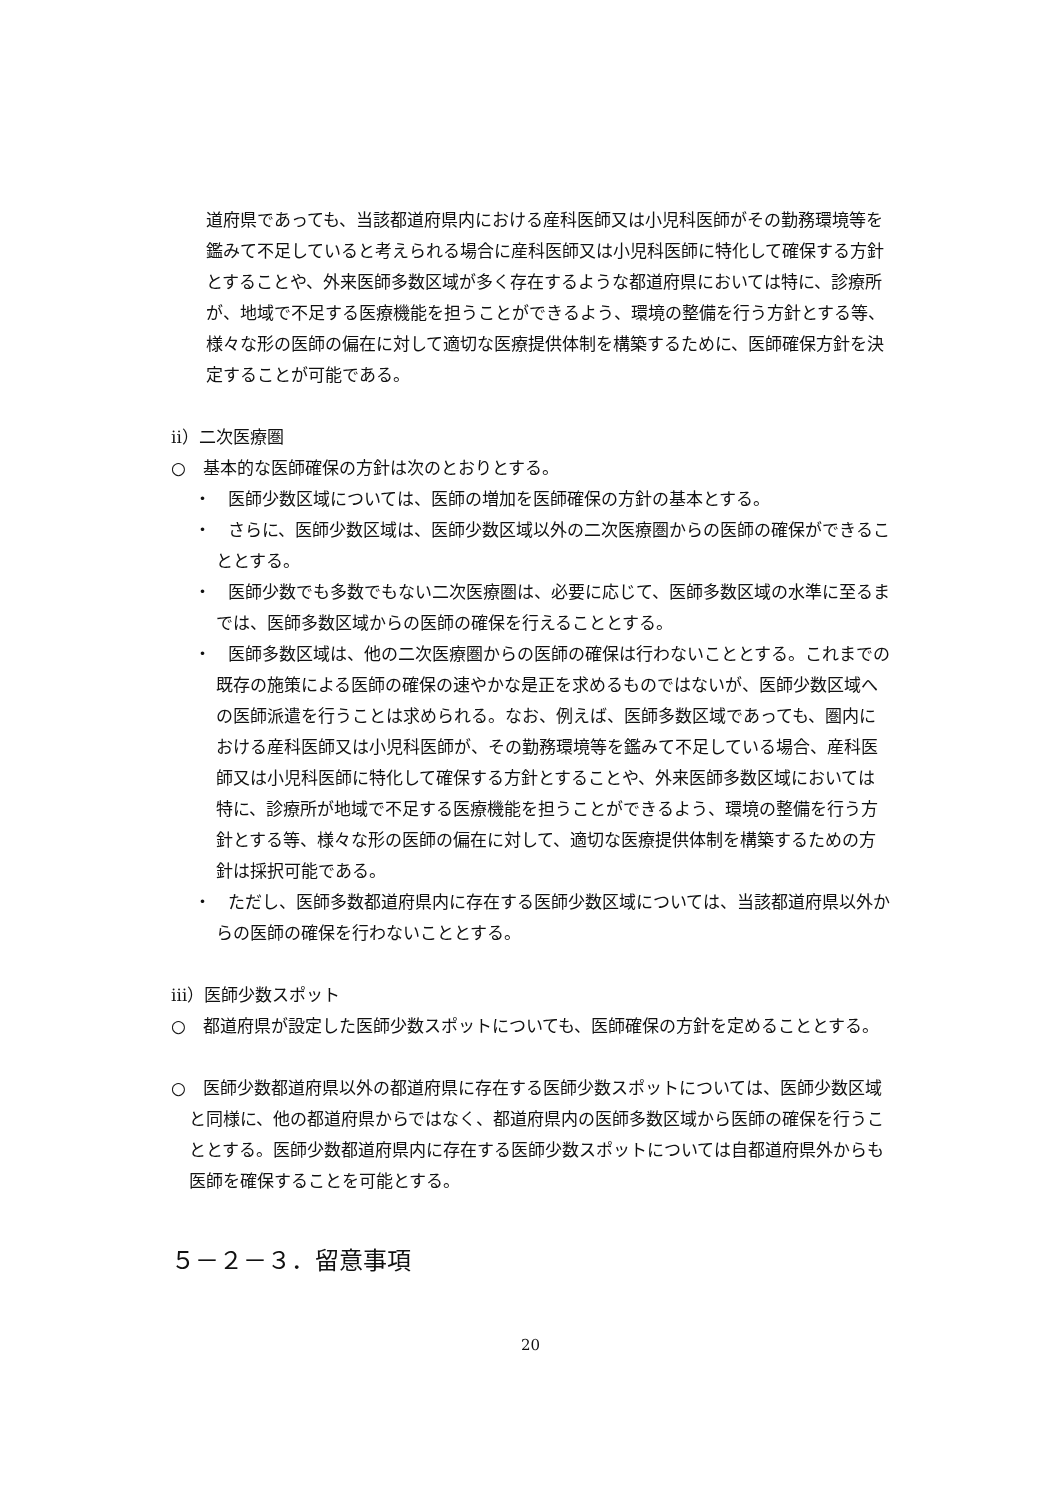道府県であっても、当該都道府県内における産科医師又は小児科医師がその勤務環境等を鑑みて不足していると考えられる場合に産科医師又は小児科医師に特化して確保する方針とすることや、外来医師多数区域が多く存在するような都道府県においては特に、診療所が、地域で不足する医療機能を担うことができるよう、環境の整備を行う方針とする等、様々な形の医師の偏在に対して適切な医療提供体制を構築するために、医師確保方針を決定することが可能である。
ⅱ）二次医療圏
○　基本的な医師確保の方針は次のとおりとする。
・　医師少数区域については、医師の増加を医師確保の方針の基本とする。
・　さらに、医師少数区域は、医師少数区域以外の二次医療圏からの医師の確保ができることとする。
・　医師少数でも多数でもない二次医療圏は、必要に応じて、医師多数区域の水準に至るまでは、医師多数区域からの医師の確保を行えることとする。
・　医師多数区域は、他の二次医療圏からの医師の確保は行わないこととする。これまでの既存の施策による医師の確保の速やかな是正を求めるものではないが、医師少数区域への医師派遣を行うことは求められる。なお、例えば、医師多数区域であっても、圏内における産科医師又は小児科医師が、その勤務環境等を鑑みて不足している場合、産科医師又は小児科医師に特化して確保する方針とすることや、外来医師多数区域においては特に、診療所が地域で不足する医療機能を担うことができるよう、環境の整備を行う方針とする等、様々な形の医師の偏在に対して、適切な医療提供体制を構築するための方針は採択可能である。
・　ただし、医師多数都道府県内に存在する医師少数区域については、当該都道府県以外からの医師の確保を行わないこととする。
ⅲ）医師少数スポット
○　都道府県が設定した医師少数スポットについても、医師確保の方針を定めることとする。
○　医師少数都道府県以外の都道府県に存在する医師少数スポットについては、医師少数区域と同様に、他の都道府県からではなく、都道府県内の医師多数区域から医師の確保を行うこととする。医師少数都道府県内に存在する医師少数スポットについては自都道府県外からも医師を確保することを可能とする。
５－２－３．留意事項
20